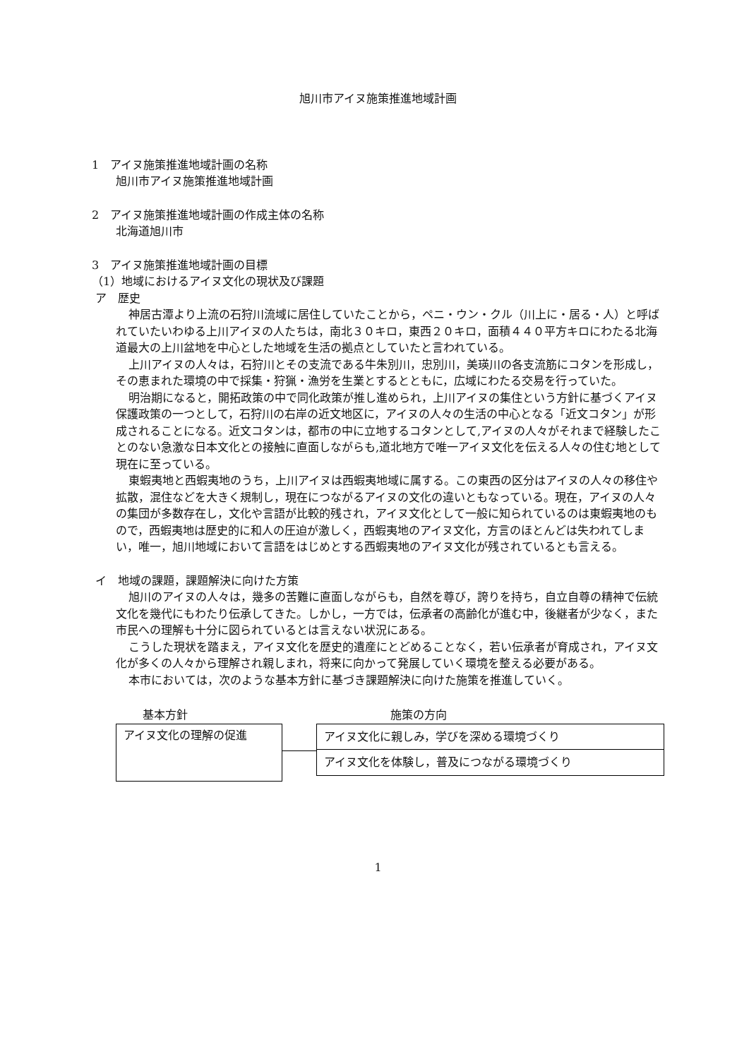旭川市アイヌ施策推進地域計画
1　アイヌ施策推進地域計画の名称
旭川市アイヌ施策推進地域計画
2　アイヌ施策推進地域計画の作成主体の名称
北海道旭川市
3　アイヌ施策推進地域計画の目標
（1）地域におけるアイヌ文化の現状及び課題
ア　歴史
神居古潭より上流の石狩川流域に居住していたことから，ペニ・ウン・クル（川上に・居る・人）と呼ばれていたいわゆる上川アイヌの人たちは，南北３０キロ，東西２０キロ，面積４４０平方キロにわたる北海道最大の上川盆地を中心とした地域を生活の拠点としていたと言われている。
上川アイヌの人々は，石狩川とその支流である牛朱別川，忠別川，美瑛川の各支流筋にコタンを形成し，その恵まれた環境の中で採集・狩猟・漁労を生業とするとともに，広域にわたる交易を行っていた。
明治期になると，開拓政策の中で同化政策が推し進められ，上川アイヌの集住という方針に基づくアイヌ保護政策の一つとして，石狩川の右岸の近文地区に，アイヌの人々の生活の中心となる「近文コタン」が形成されることになる。近文コタンは，都市の中に立地するコタンとして,アイヌの人々がそれまで経験したことのない急激な日本文化との接触に直面しながらも,道北地方で唯一アイヌ文化を伝える人々の住む地として現在に至っている。
東蝦夷地と西蝦夷地のうち，上川アイヌは西蝦夷地域に属する。この東西の区分はアイヌの人々の移住や拡散，混住などを大きく規制し，現在につながるアイヌの文化の違いともなっている。現在，アイヌの人々の集団が多数存在し，文化や言語が比較的残され，アイヌ文化として一般に知られているのは東蝦夷地のもので，西蝦夷地は歴史的に和人の圧迫が激しく，西蝦夷地のアイヌ文化，方言のほとんどは失われてしまい，唯一，旭川地域において言語をはじめとする西蝦夷地のアイヌ文化が残されているとも言える。
イ　地域の課題，課題解決に向けた方策
旭川のアイヌの人々は，幾多の苦難に直面しながらも，自然を尊び，誇りを持ち，自立自尊の精神で伝統文化を幾代にもわたり伝承してきた。しかし，一方では，伝承者の高齢化が進む中，後継者が少なく，また市民への理解も十分に図られているとは言えない状況にある。
こうした現状を踏まえ，アイヌ文化を歴史的遺産にとどめることなく，若い伝承者が育成され，アイヌ文化が多くの人々から理解され親しまれ，将来に向かって発展していく環境を整える必要がある。
本市においては，次のような基本方針に基づき課題解決に向けた施策を推進していく。
基本方針
アイヌ文化の理解の促進
施策の方向
アイヌ文化に親しみ，学びを深める環境づくり
アイヌ文化を体験し，普及につながる環境づくり
1